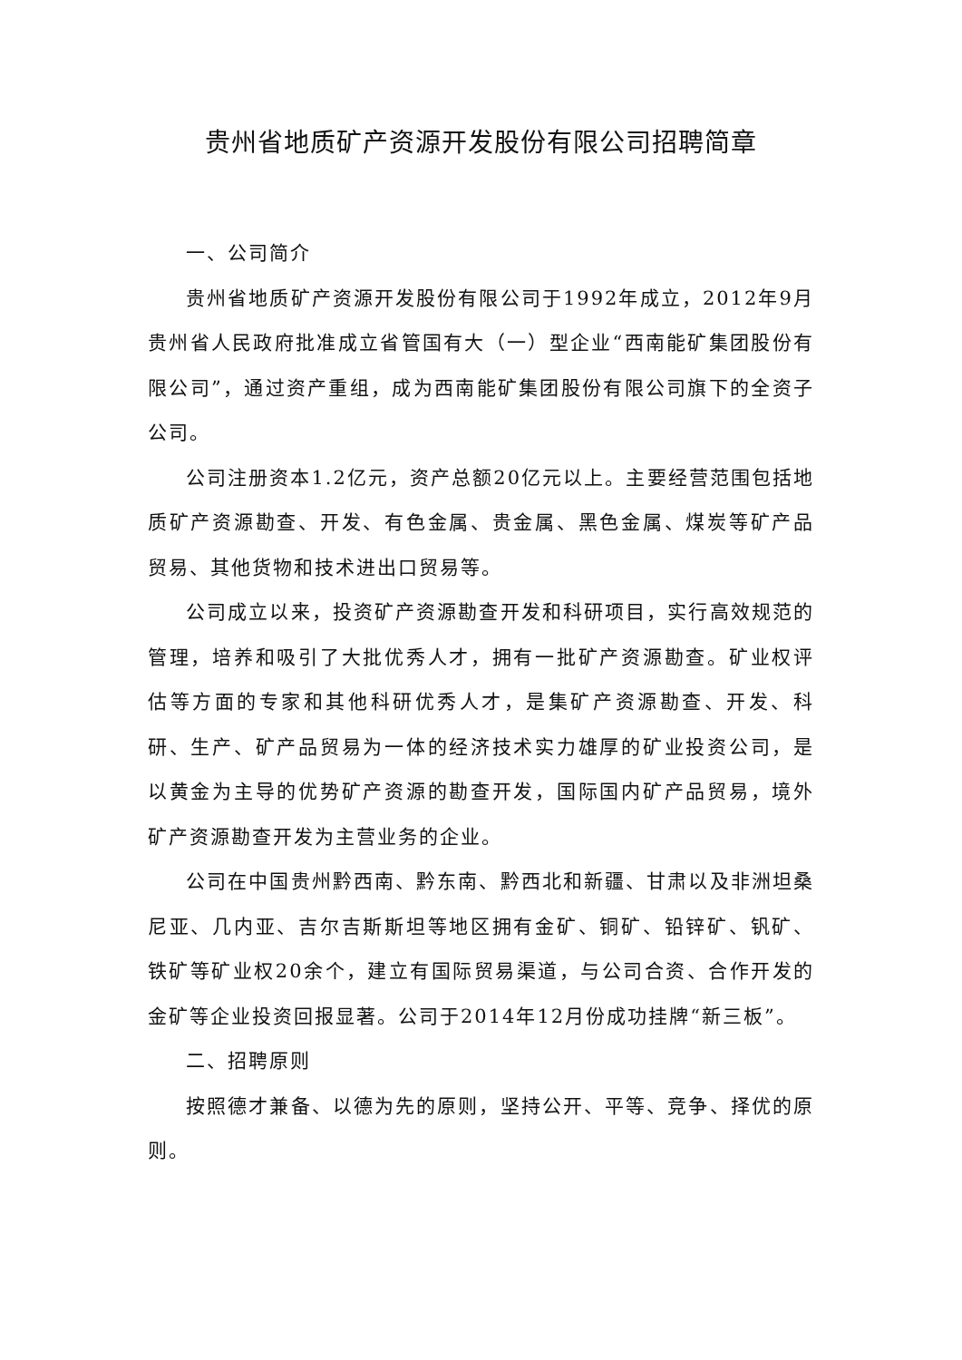贵州省地质矿产资源开发股份有限公司招聘简章
一、公司简介
贵州省地质矿产资源开发股份有限公司于1992年成立，2012年9月贵州省人民政府批准成立省管国有大（一）型企业“西南能矿集团股份有限公司”，通过资产重组，成为西南能矿集团股份有限公司旗下的全资子公司。
公司注册资本1.2亿元，资产总额20亿元以上。主要经营范围包括地质矿产资源勘查、开发、有色金属、贵金属、黑色金属、煤炭等矿产品贸易、其他货物和技术进出口贸易等。
公司成立以来，投资矿产资源勘查开发和科研项目，实行高效规范的管理，培养和吸引了大批优秀人才，拥有一批矿产资源勘查。矿业权评估等方面的专家和其他科研优秀人才，是集矿产资源勘查、开发、科研、生产、矿产品贸易为一体的经济技术实力雄厚的矿业投资公司，是以黄金为主导的优势矿产资源的勘查开发，国际国内矿产品贸易，境外矿产资源勘查开发为主营业务的企业。
公司在中国贵州黔西南、黔东南、黔西北和新疆、甘肃以及非洲坦桑尼亚、几内亚、吉尔吉斯斯坦等地区拥有金矿、铜矿、铅锌矿、钒矿、铁矿等矿业权20余个，建立有国际贸易渠道，与公司合资、合作开发的金矿等企业投资回报显著。公司于2014年12月份成功挂牌“新三板”。
二、招聘原则
按照德才兼备、以德为先的原则，坚持公开、平等、竞争、择优的原则。